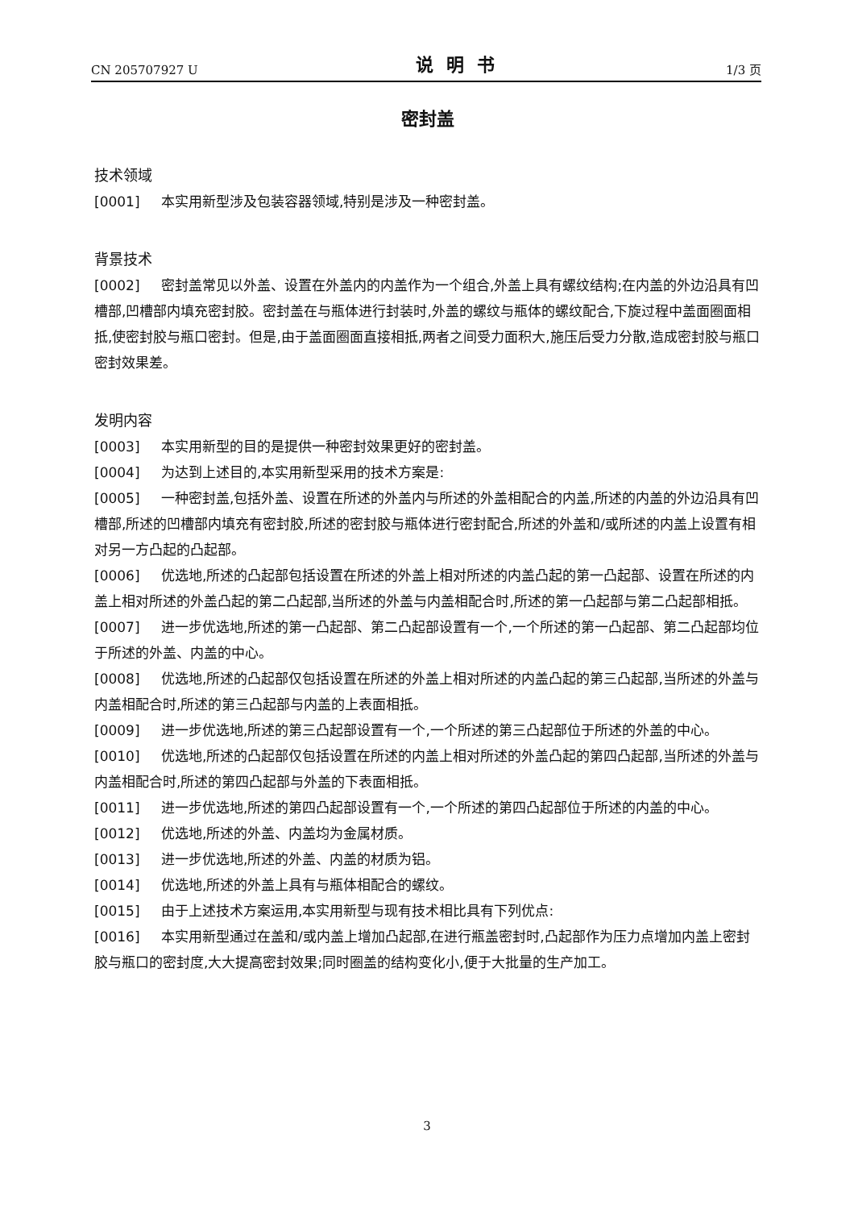CN 205707927 U 说明书 1/3 页
密封盖
技术领域
[0001] 本实用新型涉及包装容器领域,特别是涉及一种密封盖。
背景技术
[0002] 密封盖常见以外盖、设置在外盖内的内盖作为一个组合,外盖上具有螺纹结构;在内盖的外边沿具有凹槽部,凹槽部内填充密封胶。密封盖在与瓶体进行封装时,外盖的螺纹与瓶体的螺纹配合,下旋过程中盖面圈面相抵,使密封胶与瓶口密封。但是,由于盖面圈面直接相抵,两者之间受力面积大,施压后受力分散,造成密封胶与瓶口密封效果差。
发明内容
[0003] 本实用新型的目的是提供一种密封效果更好的密封盖。
[0004] 为达到上述目的,本实用新型采用的技术方案是:
[0005] 一种密封盖,包括外盖、设置在所述的外盖内与所述的外盖相配合的内盖,所述的内盖的外边沿具有凹槽部,所述的凹槽部内填充有密封胶,所述的密封胶与瓶体进行密封配合,所述的外盖和/或所述的内盖上设置有相对另一方凸起的凸起部。
[0006] 优选地,所述的凸起部包括设置在所述的外盖上相对所述的内盖凸起的第一凸起部、设置在所述的内盖上相对所述的外盖凸起的第二凸起部,当所述的外盖与内盖相配合时,所述的第一凸起部与第二凸起部相抵。
[0007] 进一步优选地,所述的第一凸起部、第二凸起部设置有一个,一个所述的第一凸起部、第二凸起部均位于所述的外盖、内盖的中心。
[0008] 优选地,所述的凸起部仅包括设置在所述的外盖上相对所述的内盖凸起的第三凸起部,当所述的外盖与内盖相配合时,所述的第三凸起部与内盖的上表面相抵。
[0009] 进一步优选地,所述的第三凸起部设置有一个,一个所述的第三凸起部位于所述的外盖的中心。
[0010] 优选地,所述的凸起部仅包括设置在所述的内盖上相对所述的外盖凸起的第四凸起部,当所述的外盖与内盖相配合时,所述的第四凸起部与外盖的下表面相抵。
[0011] 进一步优选地,所述的第四凸起部设置有一个,一个所述的第四凸起部位于所述的内盖的中心。
[0012] 优选地,所述的外盖、内盖均为金属材质。
[0013] 进一步优选地,所述的外盖、内盖的材质为铝。
[0014] 优选地,所述的外盖上具有与瓶体相配合的螺纹。
[0015] 由于上述技术方案运用,本实用新型与现有技术相比具有下列优点:
[0016] 本实用新型通过在盖和/或内盖上增加凸起部,在进行瓶盖密封时,凸起部作为压力点增加内盖上密封胶与瓶口的密封度,大大提高密封效果;同时圈盖的结构变化小,便于大批量的生产加工。
3